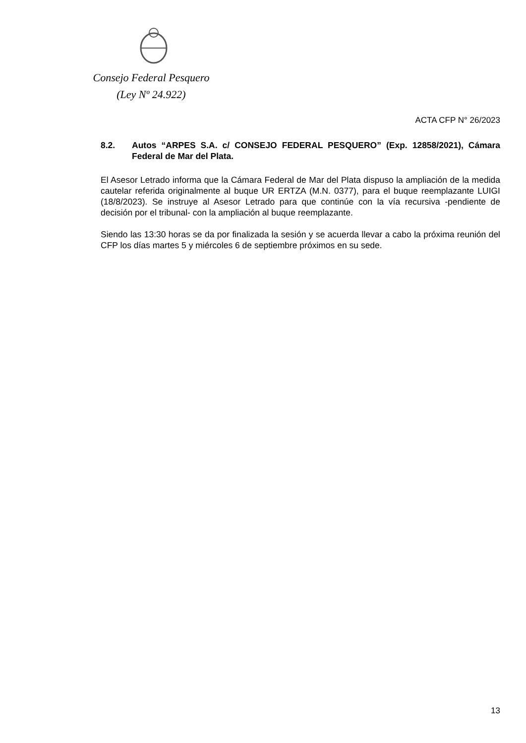Consejo Federal Pesquero
(Ley Nº 24.922)
ACTA CFP N° 26/2023
8.2. Autos “ARPES S.A. c/ CONSEJO FEDERAL PESQUERO” (Exp. 12858/2021), Cámara Federal de Mar del Plata.
El Asesor Letrado informa que la Cámara Federal de Mar del Plata dispuso la ampliación de la medida cautelar referida originalmente al buque UR ERTZA (M.N. 0377), para el buque reemplazante LUIGI (18/8/2023). Se instruye al Asesor Letrado para que continúe con la vía recursiva -pendiente de decisión por el tribunal- con la ampliación al buque reemplazante.
Siendo las 13:30 horas se da por finalizada la sesión y se acuerda llevar a cabo la próxima reunión del CFP los días martes 5 y miércoles 6 de septiembre próximos en su sede.
13